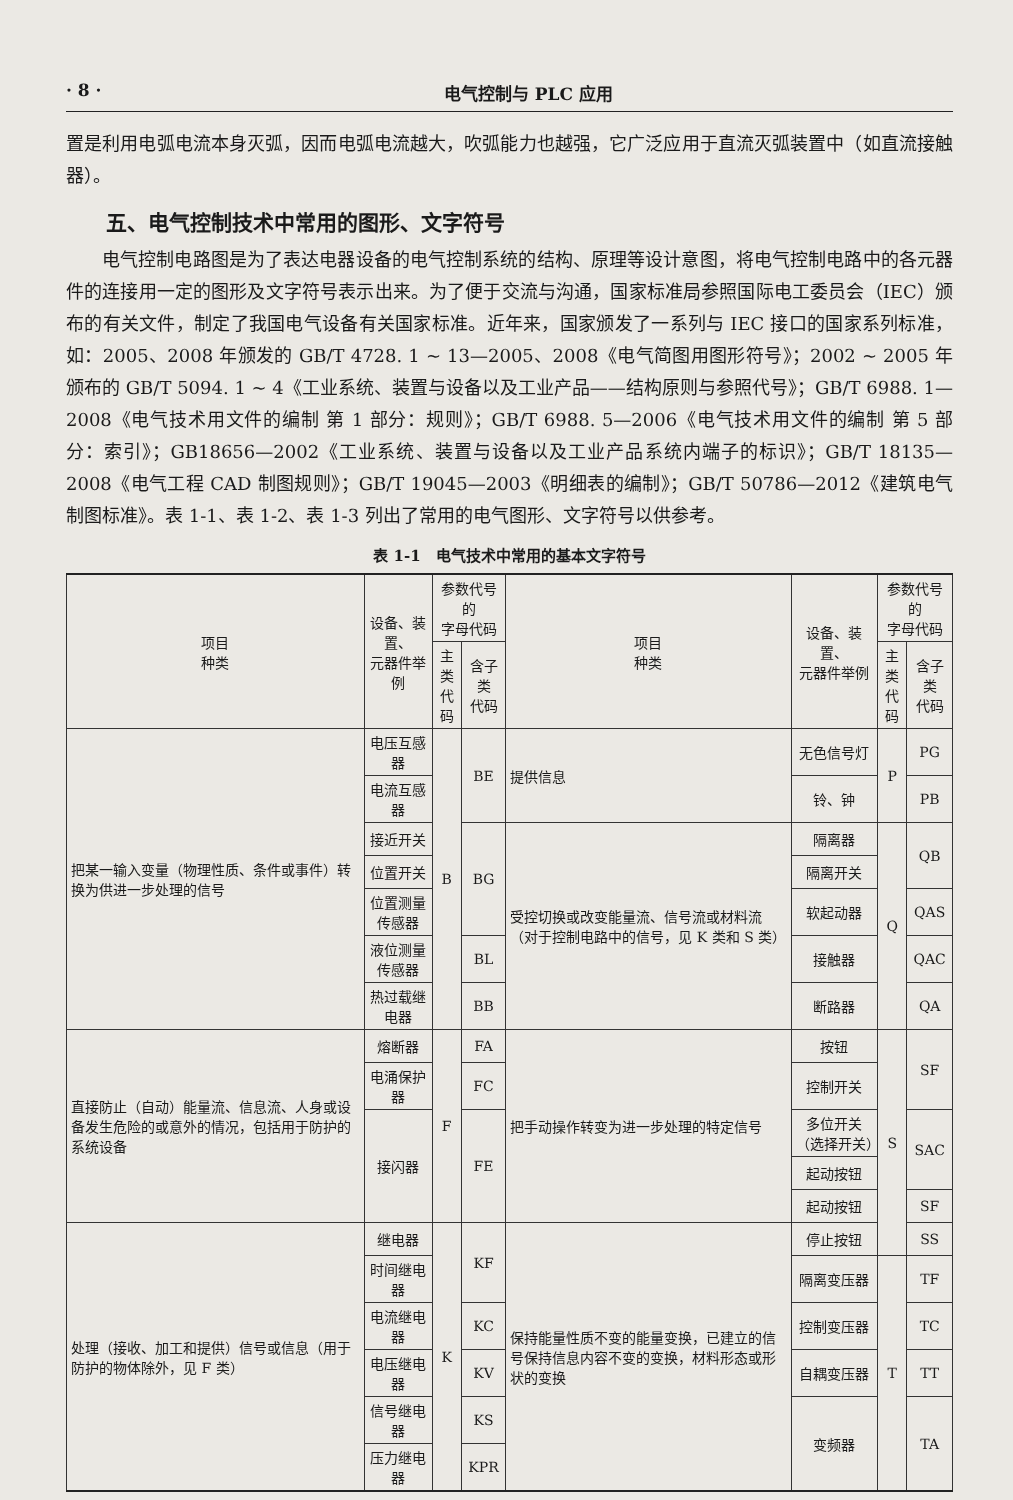· 8 · 电气控制与 PLC 应用
置是利用电弧电流本身灭弧，因而电弧电流越大，吹弧能力也越强，它广泛应用于直流灭弧装置中（如直流接触器）。
五、电气控制技术中常用的图形、文字符号
电气控制电路图是为了表达电器设备的电气控制系统的结构、原理等设计意图，将电气控制电路中的各元器件的连接用一定的图形及文字符号表示出来。为了便于交流与沟通，国家标准局参照国际电工委员会（IEC）颁布的有关文件，制定了我国电气设备有关国家标准。近年来，国家颁发了一系列与 IEC 接口的国家系列标准，如：2005、2008 年颁发的 GB/T 4728. 1 ~ 13—2005、2008《电气简图用图形符号》；2002 ~ 2005 年颁布的 GB/T 5094. 1 ~ 4《工业系统、装置与设备以及工业产品——结构原则与参照代号》；GB/T 6988. 1—2008《电气技术用文件的编制 第 1 部分：规则》；GB/T 6988. 5—2006《电气技术用文件的编制 第 5 部分：索引》；GB18656—2002《工业系统、装置与设备以及工业产品系统内端子的标识》；GB/T 18135—2008《电气工程 CAD 制图规则》；GB/T 19045—2003《明细表的编制》；GB/T 50786—2012《建筑电气制图标准》。表 1-1、表 1-2、表 1-3 列出了常用的电气图形、文字符号以供参考。
表 1-1　电气技术中常用的基本文字符号
| 项目 种类 | 设备、装置、 元器件举例 | 参数代号的 字母代码 | | 项目 种类 | 设备、装置、 元器件举例 | 参数代号的 字母代码 | |
| --- | --- | --- | --- | --- | --- | --- | --- |
| | | 主类 代码 | 含子类 代码 | | | 主类 代码 | 含子类 代码 |
| 把某一输入变量（物理性质、条件或事件）转换为供进一步处理的信号 | 电压互感器 | B | BE | 提供信息 | 无色信号灯 | P | PG |
| | 电流互感器 | | | | 铃、钟 | | PB |
| | 接近开关 | | BG | 受控切换或改变能量流、信号流或材料流（对于控制电路中的信号，见 K 类和 S 类） | 隔离器 | Q | QB |
| | 位置开关 | | | | 隔离开关 | | |
| | 位置测量传感器 | | | | 软起动器 | | QAS |
| | 液位测量传感器 | | BL | | 接触器 | | QAC |
| | 热过载继电器 | | BB | | 断路器 | | QA |
| 直接防止（自动）能量流、信息流、人身或设备发生危险的或意外的情况，包括用于防护的系统设备 | 熔断器 | F | FA | 把手动操作转变为进一步处理的特定信号 | 按钮 | S | SF |
| | 电涌保护器 | | FC | | 控制开关 | | |
| | 接闪器 | | FE | | 多位开关（选择开关） | | SAC |
| | | | | | 起动按钮 | | |
| | | | | | 起动按钮 | | SF |
| 处理（接收、加工和提供）信号或信息（用于防护的物体除外，见 F 类） | 继电器 | K | KF | 保持能量性质不变的能量变换，已建立的信号保持信息内容不变的变换，材料形态或形状的变换 | 停止按钮 | | SS |
| | 时间继电器 | | | | 隔离变压器 | T | TF |
| | 电流继电器 | | KC | | 控制变压器 | | TC |
| | 电压继电器 | | KV | | 自耦变压器 | | TT |
| | 信号继电器 | | KS | | 变频器 | | TA |
| | 压力继电器 | | KPR | | | | |